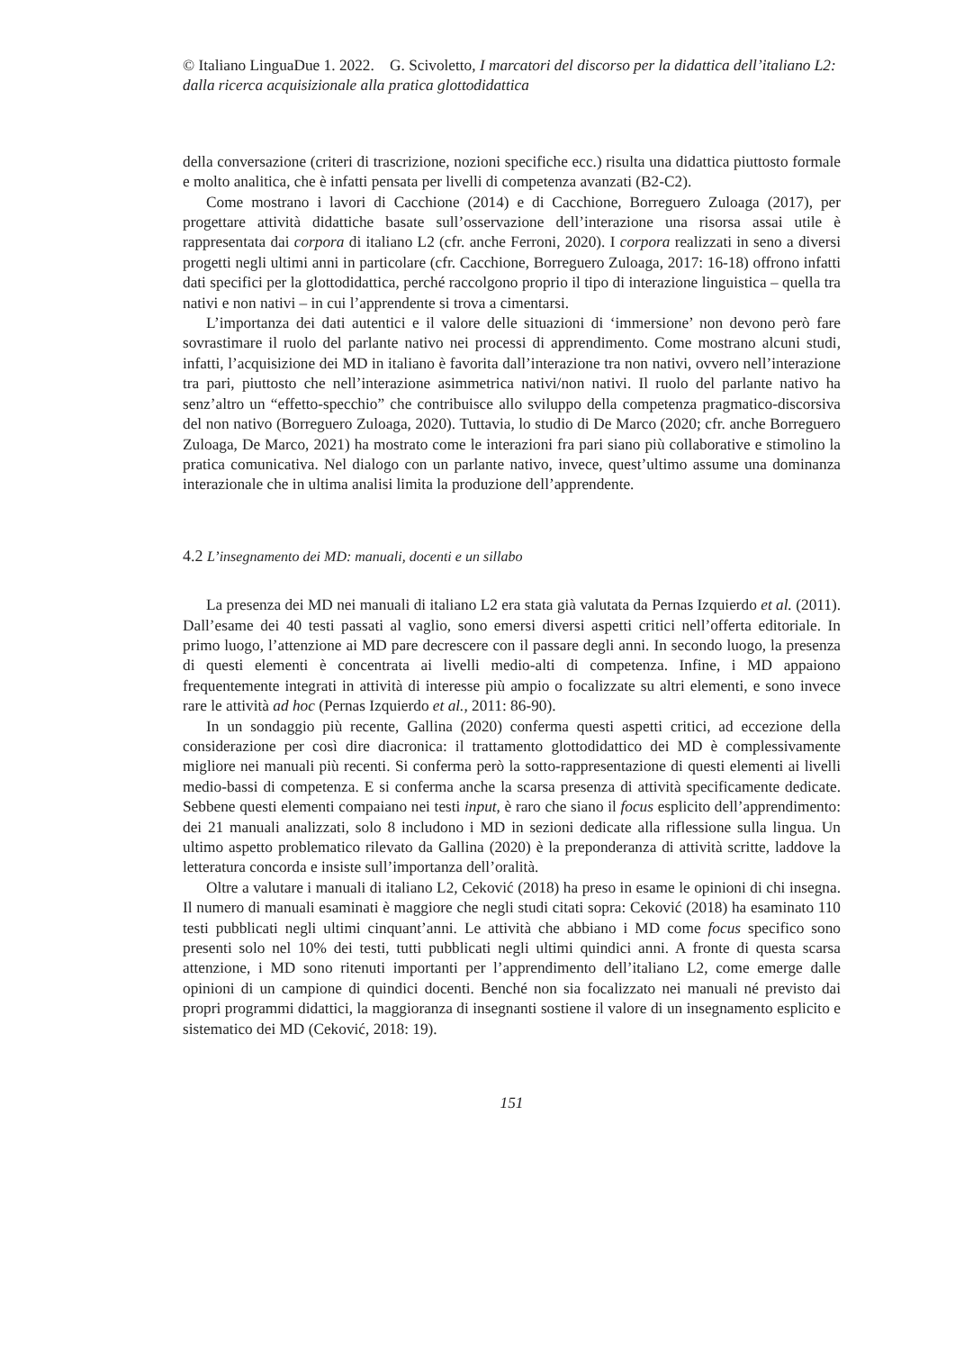© Italiano LinguaDue 1. 2022. G. Scivoletto, I marcatori del discorso per la didattica dell’italiano L2: dalla ricerca acquisizionale alla pratica glottodidattica
della conversazione (criteri di trascrizione, nozioni specifiche ecc.) risulta una didattica piuttosto formale e molto analitica, che è infatti pensata per livelli di competenza avanzati (B2-C2).
Come mostrano i lavori di Cacchione (2014) e di Cacchione, Borreguero Zuloaga (2017), per progettare attività didattiche basate sull’osservazione dell’interazione una risorsa assai utile è rappresentata dai corpora di italiano L2 (cfr. anche Ferroni, 2020). I corpora realizzati in seno a diversi progetti negli ultimi anni in particolare (cfr. Cacchione, Borreguero Zuloaga, 2017: 16-18) offrono infatti dati specifici per la glottodidattica, perché raccolgono proprio il tipo di interazione linguistica – quella tra nativi e non nativi – in cui l’apprendente si trova a cimentarsi.
L’importanza dei dati autentici e il valore delle situazioni di ‘immersione’ non devono però fare sovrastimare il ruolo del parlante nativo nei processi di apprendimento. Come mostrano alcuni studi, infatti, l’acquisizione dei MD in italiano è favorita dall’interazione tra non nativi, ovvero nell’interazione tra pari, piuttosto che nell’interazione asimmetrica nativi/non nativi. Il ruolo del parlante nativo ha senz’altro un “effetto-specchio” che contribuisce allo sviluppo della competenza pragmatico-discorsiva del non nativo (Borreguero Zuloaga, 2020). Tuttavia, lo studio di De Marco (2020; cfr. anche Borreguero Zuloaga, De Marco, 2021) ha mostrato come le interazioni fra pari siano più collaborative e stimolino la pratica comunicativa. Nel dialogo con un parlante nativo, invece, quest’ultimo assume una dominanza interazionale che in ultima analisi limita la produzione dell’apprendente.
4.2 L’insegnamento dei MD: manuali, docenti e un sillabo
La presenza dei MD nei manuali di italiano L2 era stata già valutata da Pernas Izquierdo et al. (2011). Dall’esame dei 40 testi passati al vaglio, sono emersi diversi aspetti critici nell’offerta editoriale. In primo luogo, l’attenzione ai MD pare decrescere con il passare degli anni. In secondo luogo, la presenza di questi elementi è concentrata ai livelli medio-alti di competenza. Infine, i MD appaiono frequentemente integrati in attività di interesse più ampio o focalizzate su altri elementi, e sono invece rare le attività ad hoc (Pernas Izquierdo et al., 2011: 86-90).
In un sondaggio più recente, Gallina (2020) conferma questi aspetti critici, ad eccezione della considerazione per così dire diacronica: il trattamento glottodidattico dei MD è complessivamente migliore nei manuali più recenti. Si conferma però la sotto-rappresentazione di questi elementi ai livelli medio-bassi di competenza. E si conferma anche la scarsa presenza di attività specificamente dedicate. Sebbene questi elementi compaiano nei testi input, è raro che siano il focus esplicito dell’apprendimento: dei 21 manuali analizzati, solo 8 includono i MD in sezioni dedicate alla riflessione sulla lingua. Un ultimo aspetto problematico rilevato da Gallina (2020) è la preponderanza di attività scritte, laddove la letteratura concorda e insiste sull’importanza dell’oralità.
Oltre a valutare i manuali di italiano L2, Ceković (2018) ha preso in esame le opinioni di chi insegna. Il numero di manuali esaminati è maggiore che negli studi citati sopra: Ceković (2018) ha esaminato 110 testi pubblicati negli ultimi cinquant’anni. Le attività che abbiano i MD come focus specifico sono presenti solo nel 10% dei testi, tutti pubblicati negli ultimi quindici anni. A fronte di questa scarsa attenzione, i MD sono ritenuti importanti per l’apprendimento dell’italiano L2, come emerge dalle opinioni di un campione di quindici docenti. Benché non sia focalizzato nei manuali né previsto dai propri programmi didattici, la maggioranza di insegnanti sostiene il valore di un insegnamento esplicito e sistematico dei MD (Ceković, 2018: 19).
151